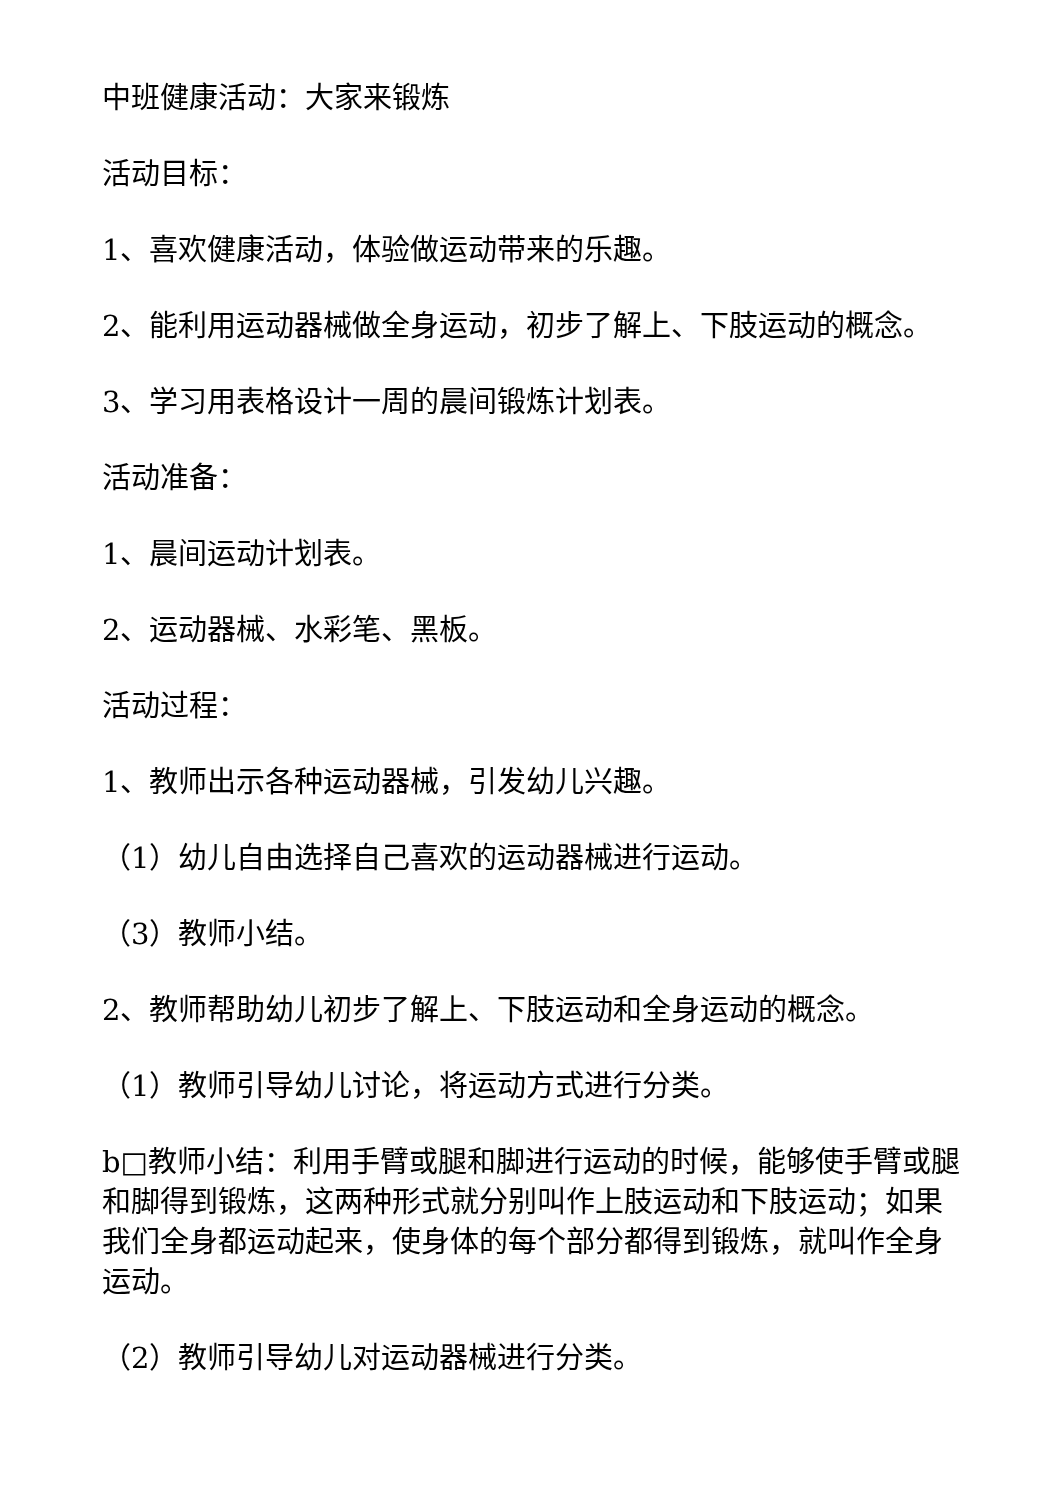中班健康活动：大家来锻炼
活动目标：
1、喜欢健康活动，体验做运动带来的乐趣。
2、能利用运动器械做全身运动，初步了解上、下肢运动的概念。
3、学习用表格设计一周的晨间锻炼计划表。
活动准备：
1、晨间运动计划表。
2、运动器械、水彩笔、黑板。
活动过程：
1、教师出示各种运动器械，引发幼儿兴趣。
（1）幼儿自由选择自己喜欢的运动器械进行运动。
（3）教师小结。
2、教师帮助幼儿初步了解上、下肢运动和全身运动的概念。
（1）教师引导幼儿讨论，将运动方式进行分类。
b□教师小结：利用手臂或腿和脚进行运动的时候，能够使手臂或腿和脚得到锻炼，这两种形式就分别叫作上肢运动和下肢运动；如果我们全身都运动起来，使身体的每个部分都得到锻炼，就叫作全身运动。
（2）教师引导幼儿对运动器械进行分类。